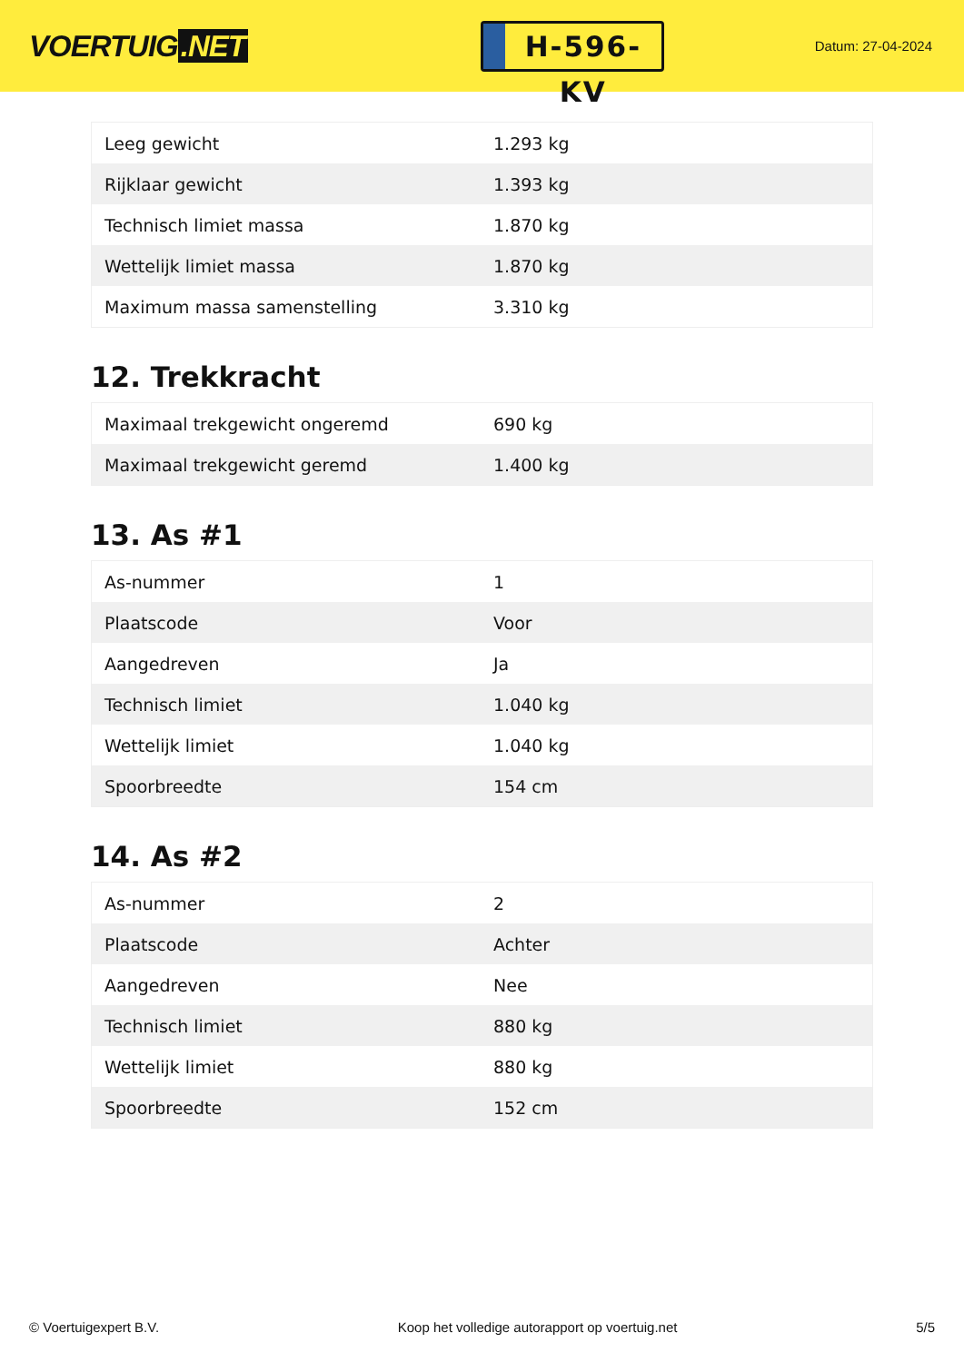VOERTUIG.NET
H-596-KV
Datum: 27-04-2024
| Leeg gewicht | 1.293 kg |
| Rijklaar gewicht | 1.393 kg |
| Technisch limiet massa | 1.870 kg |
| Wettelijk limiet massa | 1.870 kg |
| Maximum massa samenstelling | 3.310 kg |
12. Trekkracht
| Maximaal trekgewicht ongeremd | 690 kg |
| Maximaal trekgewicht geremd | 1.400 kg |
13. As #1
| As-nummer | 1 |
| Plaatscode | Voor |
| Aangedreven | Ja |
| Technisch limiet | 1.040 kg |
| Wettelijk limiet | 1.040 kg |
| Spoorbreedte | 154 cm |
14. As #2
| As-nummer | 2 |
| Plaatscode | Achter |
| Aangedreven | Nee |
| Technisch limiet | 880 kg |
| Wettelijk limiet | 880 kg |
| Spoorbreedte | 152 cm |
© Voertuigexpert B.V. Koop het volledige autorapport op voertuig.net 5/5